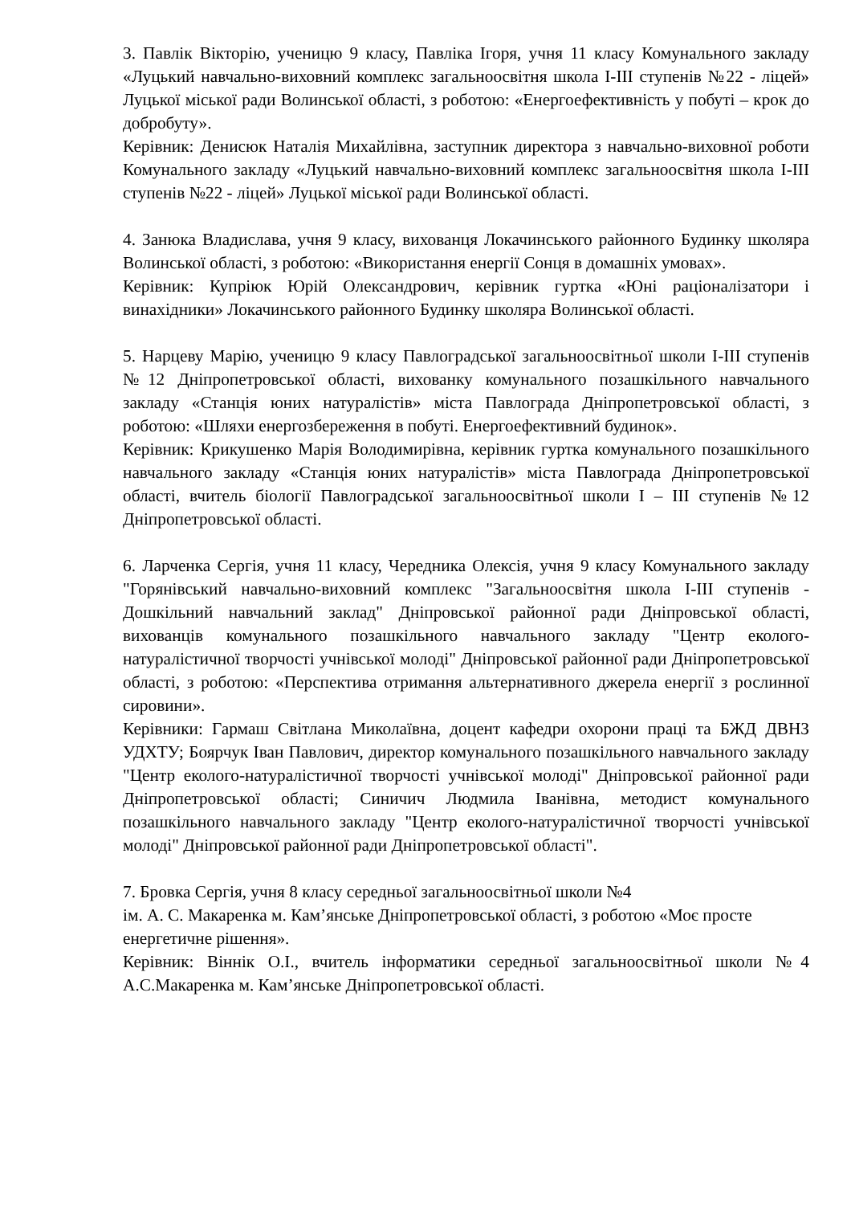3. Павлік Вікторію, ученицю 9 класу, Павліка Ігоря, учня 11 класу Комунального закладу «Луцький навчально-виховний комплекс загальноосвітня школа І-ІІІ ступенів №22 - ліцей» Луцької міської ради Волинської області, з роботою: «Енергоефективність у побуті – крок до добробуту».
Керівник: Денисюк Наталія Михайлівна, заступник директора з навчально-виховної роботи Комунального закладу «Луцький навчально-виховний комплекс загальноосвітня школа І-ІІІ ступенів №22 - ліцей» Луцької міської ради Волинської області.
4. Занюка Владислава, учня 9 класу, вихованця Локачинського районного Будинку школяра Волинської області, з роботою: «Використання енергії Сонця в домашніх умовах».
Керівник: Купріюк Юрій Олександрович, керівник гуртка «Юні раціоналізатори і винахідники» Локачинського районного Будинку школяра Волинської області.
5. Нарцеву Марію, ученицю 9 класу Павлоградської загальноосвітньої школи І-ІІІ ступенів №12 Дніпропетровської області, вихованку комунального позашкільного навчального закладу «Станція юних натуралістів» міста Павлограда Дніпропетровської області, з роботою: «Шляхи енергозбереження в побуті. Енергоефективний будинок».
Керівник: Крикушенко Марія Володимирівна, керівник гуртка комунального позашкільного навчального закладу «Станція юних натуралістів» міста Павлограда Дніпропетровської області, вчитель біології Павлоградської загальноосвітньої школи І – ІІІ ступенів №12 Дніпропетровської області.
6. Ларченка Сергія, учня 11 класу, Чередника Олексія, учня 9 класу Комунального закладу "Горянівський навчально-виховний комплекс "Загальноосвітня школа I-III ступенів - Дошкільний навчальний заклад" Дніпровської районної ради Дніпровської області, вихованців комунального позашкільного навчального закладу "Центр еколого-натуралістичної творчості учнівської молоді" Дніпровської районної ради Дніпропетровської області, з роботою: «Перспектива отримання альтернативного джерела енергії з рослинної сировини».
Керівники: Гармаш Світлана Миколаївна, доцент кафедри охорони праці та БЖД ДВНЗ УДХТУ; Боярчук Іван Павлович, директор комунального позашкільного навчального закладу "Центр еколого-натуралістичної творчості учнівської молоді" Дніпровської районної ради Дніпропетровської області; Синичич Людмила Іванівна, методист комунального позашкільного навчального закладу "Центр еколого-натуралістичної творчості учнівської молоді" Дніпровської районної ради Дніпропетровської області".
7. Бровка Сергія, учня 8 класу середньої загальноосвітньої школи №4
ім. А. С. Макаренка м. Кам’янське Дніпропетровської області, з роботою «Моє просте енергетичне рішення».
Керівник: Віннік О.І., вчитель інформатики середньої загальноосвітньої школи №4 А.С.Макаренка м. Кам’янське Дніпропетровської області.